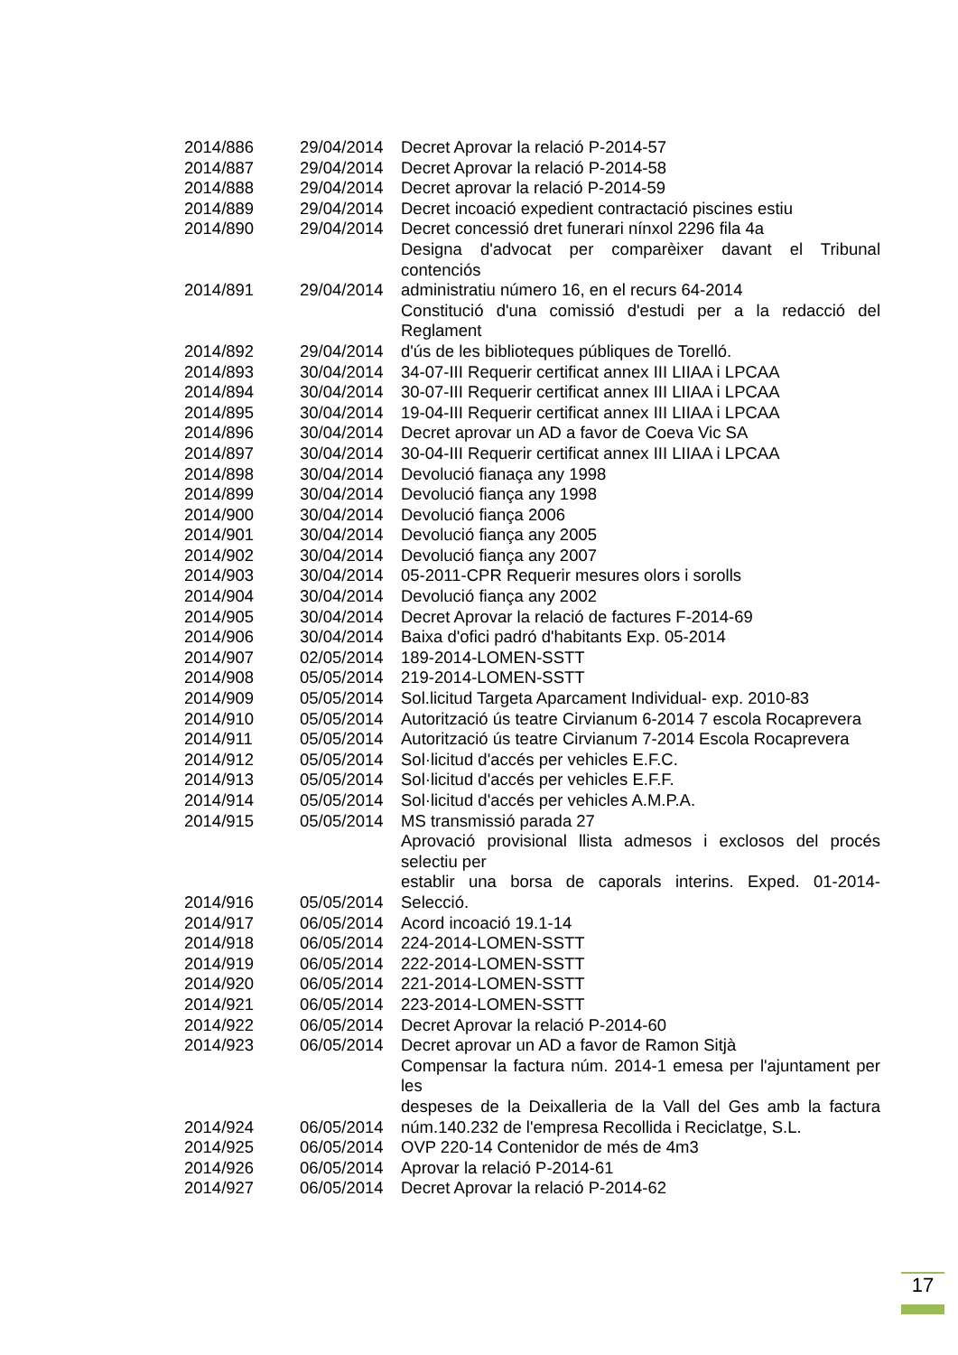| 2014/886 | 29/04/2014 | Decret Aprovar la relació P-2014-57 |
| 2014/887 | 29/04/2014 | Decret Aprovar la relació P-2014-58 |
| 2014/888 | 29/04/2014 | Decret aprovar la relació P-2014-59 |
| 2014/889 | 29/04/2014 | Decret incoació expedient contractació piscines estiu |
| 2014/890 | 29/04/2014 | Decret concessió dret funerari nínxol 2296 fila 4a |
| 2014/891 | 29/04/2014 | Designa d'advocat per comparèixer davant el Tribunal contenciós administratiu número 16, en el recurs 64-2014 |
| 2014/892 | 29/04/2014 | Constitució d'una comissió d'estudi per a la redacció del Reglament d'ús de les biblioteques públiques de Torelló. |
| 2014/893 | 30/04/2014 | 34-07-III Requerir certificat annex III LIIAA i LPCAA |
| 2014/894 | 30/04/2014 | 30-07-III Requerir certificat annex III LIIAA i LPCAA |
| 2014/895 | 30/04/2014 | 19-04-III Requerir certificat annex III LIIAA i LPCAA |
| 2014/896 | 30/04/2014 | Decret aprovar un AD a favor de Coeva Vic SA |
| 2014/897 | 30/04/2014 | 30-04-III Requerir certificat annex III LIIAA i LPCAA |
| 2014/898 | 30/04/2014 | Devolució fianaça any 1998 |
| 2014/899 | 30/04/2014 | Devolució fiança any 1998 |
| 2014/900 | 30/04/2014 | Devolució fiança 2006 |
| 2014/901 | 30/04/2014 | Devolució fiança any 2005 |
| 2014/902 | 30/04/2014 | Devolució fiança any 2007 |
| 2014/903 | 30/04/2014 | 05-2011-CPR Requerir mesures olors i sorolls |
| 2014/904 | 30/04/2014 | Devolució fiança any 2002 |
| 2014/905 | 30/04/2014 | Decret Aprovar la relació de factures F-2014-69 |
| 2014/906 | 30/04/2014 | Baixa d'ofici padró d'habitants Exp. 05-2014 |
| 2014/907 | 02/05/2014 | 189-2014-LOMEN-SSTT |
| 2014/908 | 05/05/2014 | 219-2014-LOMEN-SSTT |
| 2014/909 | 05/05/2014 | Sol.licitud Targeta Aparcament Individual- exp. 2010-83 |
| 2014/910 | 05/05/2014 | Autorització ús teatre Cirvianum 6-2014 7 escola Rocaprevera |
| 2014/911 | 05/05/2014 | Autorització ús teatre Cirvianum 7-2014 Escola Rocaprevera |
| 2014/912 | 05/05/2014 | Sol·licitud d'accés per vehicles E.F.C. |
| 2014/913 | 05/05/2014 | Sol·licitud d'accés per vehicles E.F.F. |
| 2014/914 | 05/05/2014 | Sol·licitud d'accés per vehicles A.M.P.A. |
| 2014/915 | 05/05/2014 | MS transmissió parada 27 |
| 2014/916 | 05/05/2014 | Aprovació provisional llista admesos i exclosos del procés selectiu per establir una borsa de caporals interins. Exped. 01-2014-Selecció. |
| 2014/917 | 06/05/2014 | Acord incoació 19.1-14 |
| 2014/918 | 06/05/2014 | 224-2014-LOMEN-SSTT |
| 2014/919 | 06/05/2014 | 222-2014-LOMEN-SSTT |
| 2014/920 | 06/05/2014 | 221-2014-LOMEN-SSTT |
| 2014/921 | 06/05/2014 | 223-2014-LOMEN-SSTT |
| 2014/922 | 06/05/2014 | Decret Aprovar la relació P-2014-60 |
| 2014/923 | 06/05/2014 | Decret aprovar un AD a favor de Ramon Sitjà |
| 2014/924 | 06/05/2014 | Compensar la factura núm. 2014-1 emesa per l'ajuntament per les despeses de la Deixalleria de la Vall del Ges amb la factura núm.140.232 de l'empresa Recollida i Reciclatge, S.L. |
| 2014/925 | 06/05/2014 | OVP 220-14 Contenidor de més de 4m3 |
| 2014/926 | 06/05/2014 | Aprovar la relació P-2014-61 |
| 2014/927 | 06/05/2014 | Decret Aprovar la relació P-2014-62 |
17